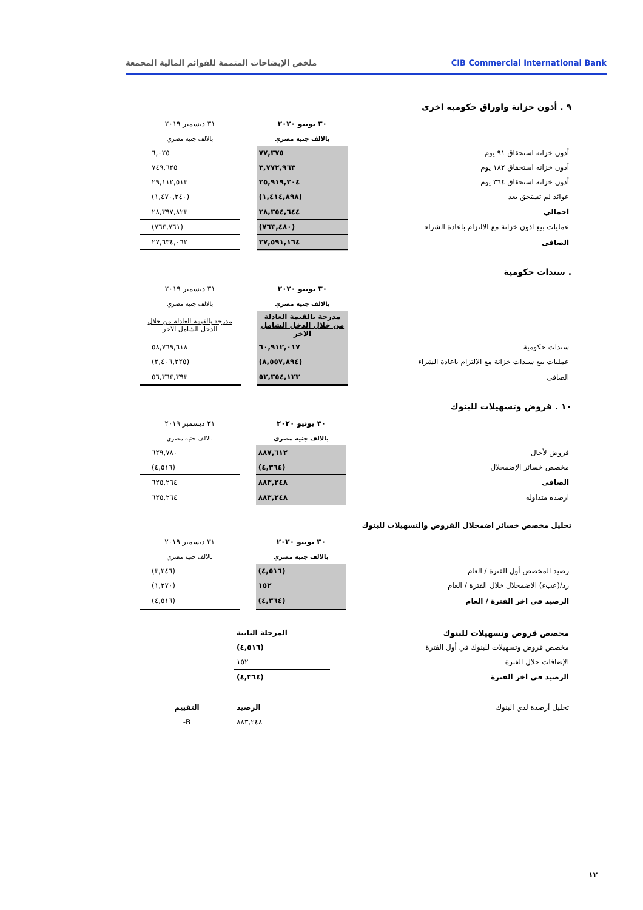CIB Commercial International Bank
ملخص الإيضاحات المتممة للقوائم المالية المجمعة
٩ . أذون خزانة واوراق حكوميه اخرى
| | ٣٠ يونيو ٢٠٢٠ | | ٣١ ديسمبر ٢٠١٩ |
| | بالالف جنيه مصري | | بالالف جنيه مصري |
| أذون خزانه استحقاق ٩١ يوم | ٧٧,٣٧٥ | | ٦,٠٢٥ |
| أذون خزانه استحقاق ١٨٢ يوم | ٣,٧٧٢,٩٦٣ | | ٧٤٩,٦٢٥ |
| أذون خزانه استحقاق ٣٦٤ يوم | ٢٥,٩١٩,٢٠٤ | | ٢٩,١١٢,٥١٣ |
| عوائد لم تستحق بعد | (١,٤١٤,٨٩٨) | | (١,٤٧٠,٣٤٠) |
| اجمالي | ٢٨,٣٥٤,٦٤٤ | | ٢٨,٣٩٧,٨٢٣ |
| عمليات بيع اذون خزانة مع الالتزام باعادة الشراء | (٧٦٣,٤٨٠) | | (٧٦٣,٧٦١) |
| الصافى | ٢٧,٥٩١,١٦٤ | | ٢٧,٦٣٤,٠٦٢ |
. سندات حكومية
| | ٣٠ يونيو ٢٠٢٠ | | ٣١ ديسمبر ٢٠١٩ |
| | بالالف جنيه مصري | | بالالف جنيه مصري |
| | مدرجة بالقيمة العادلة من خلال الدخل الشامل الاخر | | مدرجة بالقيمة العادلة من خلال الدخل الشامل الاخر |
| سندات حكومية | ٦٠,٩١٢,٠١٧ | | ٥٨,٧٦٩,٦١٨ |
| عمليات بيع سندات خزانة مع الالتزام باعادة الشراء | (٨,٥٥٧,٨٩٤) | | (٢,٤٠٦,٢٢٥) |
| الصافى | ٥٢,٣٥٤,١٢٣ | | ٥٦,٣٦٣,٣٩٣ |
١٠ . قروض وتسهيلات للبنوك
| | ٣٠ يونيو ٢٠٢٠ | | ٣١ ديسمبر ٢٠١٩ |
| | بالالف جنيه مصري | | بالالف جنيه مصري |
| قروض لأجال | ٨٨٧,٦١٢ | | ٦٢٩,٧٨٠ |
| مخصص خسائر الإضمحلال | (٤,٣٦٤) | | (٤,٥١٦) |
| الصافى | ٨٨٣,٢٤٨ | | ٦٢٥,٢٦٤ |
| ارصده متداوله | ٨٨٣,٢٤٨ | | ٦٢٥,٢٦٤ |
تحليل مخصص خسائر اضمحلال القروض والتسهيلات للبنوك
| | ٣٠ يونيو ٢٠٢٠ | | ٣١ ديسمبر ٢٠١٩ |
| | بالالف جنيه مصري | | بالالف جنيه مصري |
| رصيد المخصص أول الفترة / العام | (٤,٥١٦) | | (٣,٢٤٦) |
| رد/(عبء) الاضمحلال خلال الفترة / العام | ١٥٢ | | (١,٢٧٠) |
| الرصيد في اخر الفترة / العام | (٤,٣٦٤) | | (٤,٥١٦) |
| مخصص قروض وتسهيلات للبنوك | المرحلة الثانية | |
| مخصص قروض وتسهيلات للبنوك في أول الفترة | (٤,٥١٦) | |
| الإضافات خلال الفترة | ١٥٢ | |
| الرصيد في اخر الفترة | (٤,٣٦٤) | |
| تحليل أرصدة لدي البنوك | الرصيد | التقييم |
| | ٨٨٣,٢٤٨ | B- |
١٢